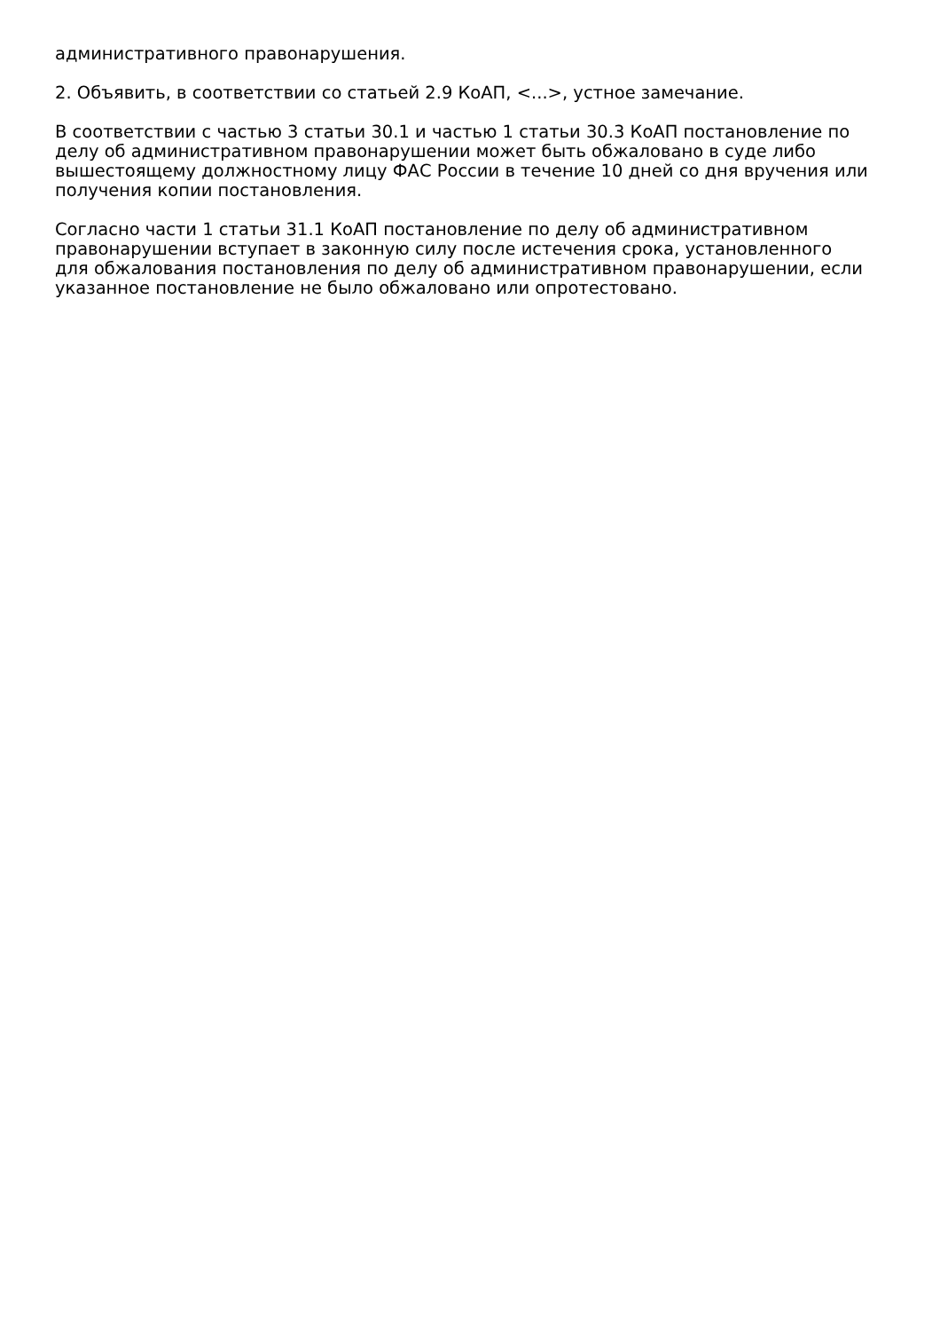административного правонарушения.
2. Объявить, в соответствии со статьей 2.9 КоАП, <...>, устное замечание.
В соответствии с частью 3 статьи 30.1 и частью 1 статьи 30.3 КоАП постановление по делу об административном правонарушении может быть обжаловано в суде либо вышестоящему должностному лицу ФАС России в течение 10 дней со дня вручения или получения копии постановления.
Согласно части 1 статьи 31.1 КоАП постановление по делу об административном правонарушении вступает в законную силу после истечения срока, установленного для обжалования постановления по делу об административном правонарушении, если указанное постановление не было обжаловано или опротестовано.